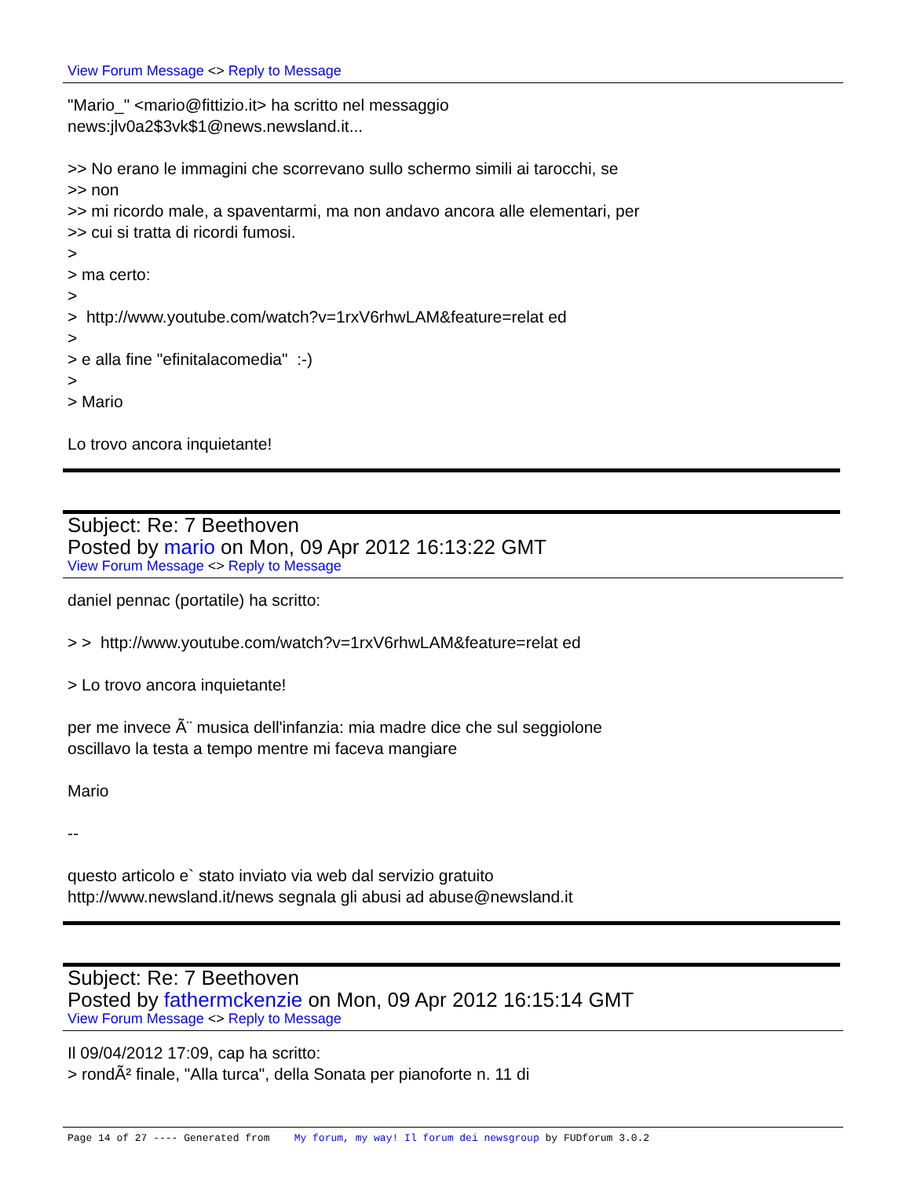View Forum Message <> Reply to Message
"Mario_" <mario@fittizio.it> ha scritto nel messaggio news:jlv0a2$3vk$1@news.newsland.it... >> No erano le immagini che scorrevano sullo schermo simili ai tarocchi, se >> non >> mi ricordo male, a spaventarmi, ma non andavo ancora alle elementari, per >> cui si tratta di ricordi fumosi. > > ma certo: > > http://www.youtube.com/watch?v=1rxV6rhwLAM&feature=relat ed > > e alla fine "efinitalacomedia" :-) > > Mario Lo trovo ancora inquietante!
Subject: Re: 7 Beethoven
Posted by mario on Mon, 09 Apr 2012 16:13:22 GMT
View Forum Message <> Reply to Message
daniel pennac (portatile) ha scritto: > > http://www.youtube.com/watch?v=1rxV6rhwLAM&feature=relat ed > Lo trovo ancora inquietante! per me invece Ã¨ musica dell'infanzia: mia madre dice che sul seggiolone oscillavo la testa a tempo mentre mi faceva mangiare Mario -- questo articolo e` stato inviato via web dal servizio gratuito http://www.newsland.it/news segnala gli abusi ad abuse@newsland.it
Subject: Re: 7 Beethoven
Posted by fathermckenzie on Mon, 09 Apr 2012 16:15:14 GMT
View Forum Message <> Reply to Message
Il 09/04/2012 17:09, cap ha scritto: > rondÃ² finale, "Alla turca", della Sonata per pianoforte n. 11 di
Page 14 of 27 ---- Generated from My forum, my way! Il forum dei newsgroup by FUDforum 3.0.2